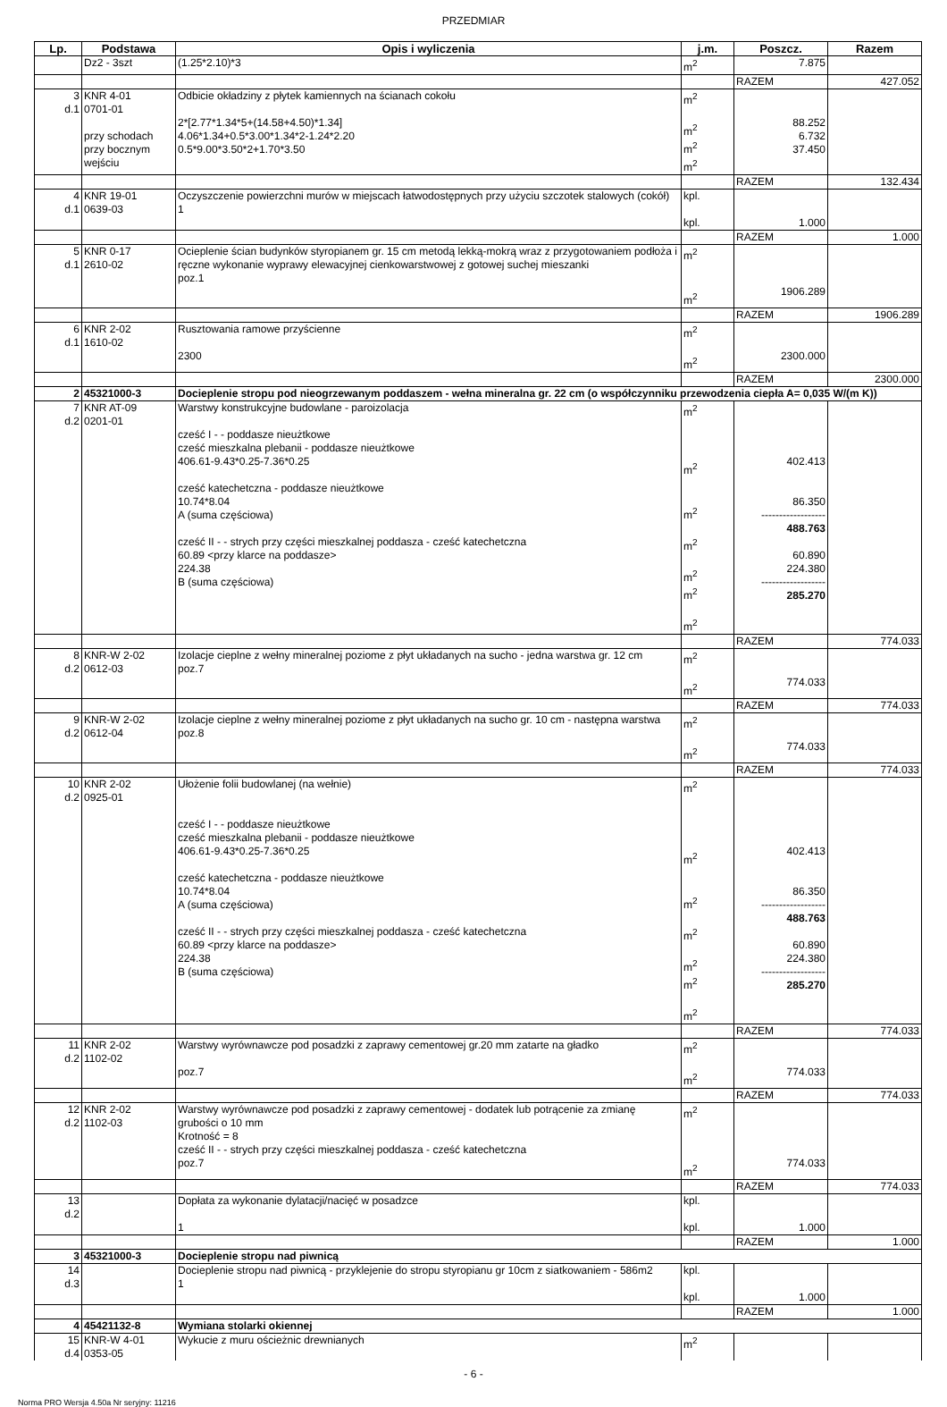PRZEDMIAR
| Lp. | Podstawa | Opis i wyliczenia | j.m. | Poszcz. | Razem |
| --- | --- | --- | --- | --- | --- |
| | Dz2 - 3szt | (1.25*2.10)*3 | m<sup>2</sup> | 7.875 | |
| | | | | RAZEM | 427.052 |
| 3 d.1 | KNR 4-01 0701-01 przy schodach przy bocznym wejściu | Odbicie okładziny z płytek kamiennych na ścianach cokołu 2*[2.77*1.34*5+(14.58+4.50)*1.34] 4.06*1.34+0.5*3.00*1.34*2-1.24*2.20 0.5*9.00*3.50*2+1.70*3.50 | m<sup>2</sup> m<sup>2</sup> m<sup>2</sup> m<sup>2</sup> | 88.252 6.732 37.450 | |
| | | | | RAZEM | 132.434 |
| 4 d.1 | KNR 19-01 0639-03 | Oczyszczenie powierzchni murów w miejscach łatwodostępnych przy użyciu szczotek stalowych (cokół) 1 | kpl. kpl. | 1.000 | |
| | | | | RAZEM | 1.000 |
| 5 d.1 | KNR 0-17 2610-02 | Ocieplenie ścian budynków styropianem gr. 15 cm metodą lekką-mokrą wraz z przygotowaniem podłoża i ręczne wykonanie wyprawy elewacyjnej cienkowarstwowej z gotowej suchej mieszanki poz.1 | m<sup>2</sup> m<sup>2</sup> | 1906.289 | |
| | | | | RAZEM | 1906.289 |
| 6 d.1 | KNR 2-02 1610-02 | Rusztowania ramowe przyścienne 2300 | m<sup>2</sup> m<sup>2</sup> | 2300.000 | |
| | | | | RAZEM | 2300.000 |
| 2 | 45321000-3 | Docieplenie stropu pod nieogrzewanym poddaszem - wełna mineralna gr. 22 cm (o współczynniku przewodzenia ciepła A= 0,035 W/(m K)) | | | |
| 7 d.2 | KNR AT-09 0201-01 | Warstwy konstrukcyjne budowlane - paroizolacja cześć I - - poddasze nieużtkowe cześć mieszkalna plebanii - poddasze nieużtkowe 406.61-9.43*0.25-7.36*0.25 cześć katechetczna - poddasze nieużtkowe 10.74*8.04 A (suma częściowa) cześć II - - strych przy części mieszkalnej poddasza - cześć katechetczna 60.89 <przy klarce na poddasze> 224.38 B (suma częściowa) | m<sup>2</sup> m<sup>2</sup> m<sup>2</sup> m<sup>2</sup> m<sup>2</sup> m<sup>2</sup> m<sup>2</sup> | 402.413 86.350 ------------------ 488.763 60.890 224.380 ------------------ 285.270 | |
| | | | | RAZEM | 774.033 |
| 8 d.2 | KNR-W 2-02 0612-03 | Izolacje cieplne z wełny mineralnej poziome z płyt układanych na sucho - jedna warstwa gr. 12 cm poz.7 | m<sup>2</sup> m<sup>2</sup> | 774.033 | |
| | | | | RAZEM | 774.033 |
| 9 d.2 | KNR-W 2-02 0612-04 | Izolacje cieplne z wełny mineralnej poziome z płyt układanych na sucho gr. 10 cm - następna warstwa poz.8 | m<sup>2</sup> m<sup>2</sup> | 774.033 | |
| | | | | RAZEM | 774.033 |
| 10 d.2 | KNR 2-02 0925-01 | Ułożenie folii budowlanej (na wełnie) cześć I - - poddasze nieużtkowe cześć mieszkalna plebanii - poddasze nieużtkowe 406.61-9.43*0.25-7.36*0.25 cześć katechetczna - poddasze nieużtkowe 10.74*8.04 A (suma częściowa) cześć II - - strych przy części mieszkalnej poddasza - cześć katechetczna 60.89 <przy klarce na poddasze> 224.38 B (suma częściowa) | m<sup>2</sup> m<sup>2</sup> m<sup>2</sup> m<sup>2</sup> m<sup>2</sup> m<sup>2</sup> m<sup>2</sup> | 402.413 86.350 ------------------ 488.763 60.890 224.380 ------------------ 285.270 | |
| | | | | RAZEM | 774.033 |
| 11 d.2 | KNR 2-02 1102-02 | Warstwy wyrównawcze pod posadzki z zaprawy cementowej gr.20 mm zatarte na gładko poz.7 | m<sup>2</sup> m<sup>2</sup> | 774.033 | |
| | | | | RAZEM | 774.033 |
| 12 d.2 | KNR 2-02 1102-03 | Warstwy wyrównawcze pod posadzki z zaprawy cementowej - dodatek lub potrącenie za zmianę grubości o 10 mm Krotność = 8 cześć II - - strych przy części mieszkalnej poddasza - cześć katechetczna poz.7 | m<sup>2</sup> m<sup>2</sup> | 774.033 | |
| | | | | RAZEM | 774.033 |
| 13 d.2 | | Dopłata za wykonanie dylatacji/nacięć w posadzce 1 | kpl. kpl. | 1.000 | |
| | | | | RAZEM | 1.000 |
| 3 | 45321000-3 | Docieplenie stropu nad piwnicą | | | |
| 14 d.3 | | Docieplenie stropu nad piwnicą - przyklejenie do stropu styropianu gr 10cm z siatkowaniem - 586m2 1 | kpl. kpl. | 1.000 | |
| | | | | RAZEM | 1.000 |
| 4 | 45421132-8 | Wymiana stolarki okiennej | | | |
| 15 d.4 | KNR-W 4-01 0353-05 | Wykucie z muru ościeżnic drewnianych | m<sup>2</sup> | | |
- 6 -
Norma PRO Wersja 4.50a Nr seryjny: 11216